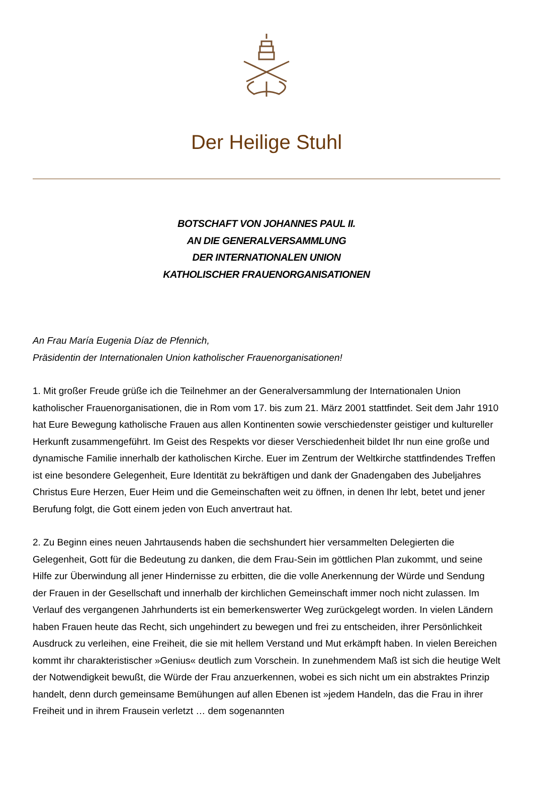Der Heilige Stuhl
BOTSCHAFT VON JOHANNES PAUL II.
AN DIE GENERALVERSAMMLUNG
DER INTERNATIONALEN UNION
KATHOLISCHER FRAUENORGANISATIONEN
An Frau María Eugenia Díaz de Pfennich,
Präsidentin der Internationalen Union katholischer Frauenorganisationen!
1. Mit großer Freude grüße ich die Teilnehmer an der Generalversammlung der Internationalen Union katholischer Frauenorganisationen, die in Rom vom 17. bis zum 21. März 2001 stattfindet. Seit dem Jahr 1910 hat Eure Bewegung katholische Frauen aus allen Kontinenten sowie verschiedenster geistiger und kultureller Herkunft zusammengeführt. Im Geist des Respekts vor dieser Verschiedenheit bildet Ihr nun eine große und dynamische Familie innerhalb der katholischen Kirche. Euer im Zentrum der Weltkirche stattfindendes Treffen ist eine besondere Gelegenheit, Eure Identität zu bekräftigen und dank der Gnadengaben des Jubeljahres Christus Eure Herzen, Euer Heim und die Gemeinschaften weit zu öffnen, in denen Ihr lebt, betet und jener Berufung folgt, die Gott einem jeden von Euch anvertraut hat.
2. Zu Beginn eines neuen Jahrtausends haben die sechshundert hier versammelten Delegierten die Gelegenheit, Gott für die Bedeutung zu danken, die dem Frau-Sein im göttlichen Plan zukommt, und seine Hilfe zur Überwindung all jener Hindernisse zu erbitten, die die volle Anerkennung der Würde und Sendung der Frauen in der Gesellschaft und innerhalb der kirchlichen Gemeinschaft immer noch nicht zulassen. Im Verlauf des vergangenen Jahrhunderts ist ein bemerkenswerter Weg zurückgelegt worden. In vielen Ländern haben Frauen heute das Recht, sich ungehindert zu bewegen und frei zu entscheiden, ihrer Persönlichkeit Ausdruck zu verleihen, eine Freiheit, die sie mit hellem Verstand und Mut erkämpft haben. In vielen Bereichen kommt ihr charakteristischer »Genius« deutlich zum Vorschein. In zunehmendem Maß ist sich die heutige Welt der Notwendigkeit bewußt, die Würde der Frau anzuerkennen, wobei es sich nicht um ein abstraktes Prinzip handelt, denn durch gemeinsame Bemühungen auf allen Ebenen ist »jedem Handeln, das die Frau in ihrer Freiheit und in ihrem Frausein verletzt … dem sogenannten